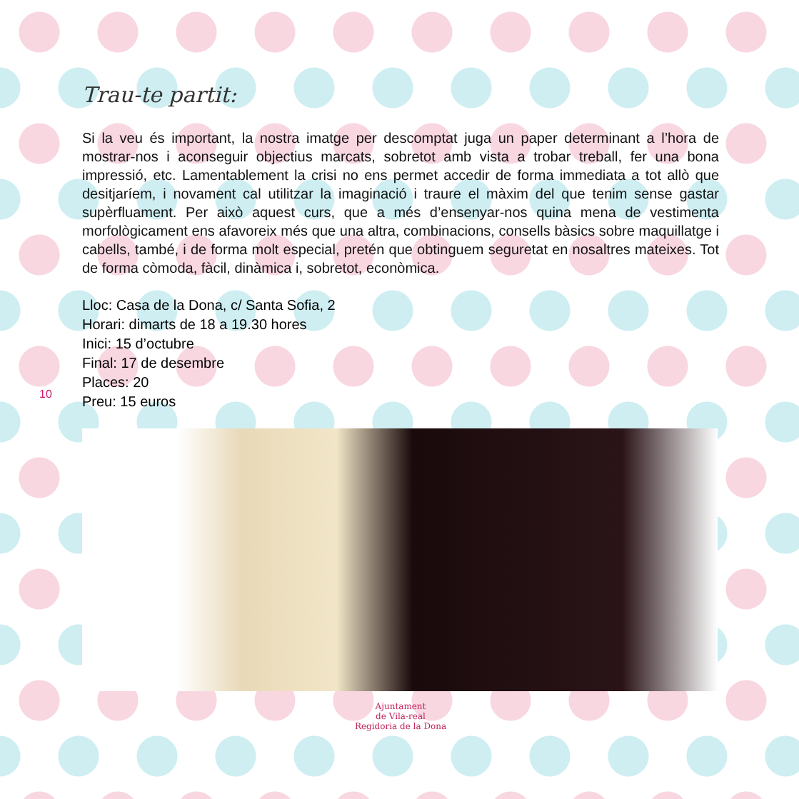10
Trau-te partit:
Si la veu és important, la nostra imatge per descomptat juga un paper determinant a l’hora de mostrar-nos i aconseguir objectius marcats, sobretot amb vista a trobar treball, fer una bona impressió, etc. Lamentablement la crisi no ens permet accedir de forma immediata a tot allò que desitjaríem, i novament cal utilitzar la imaginació i traure el màxim del que tenim sense gastar supèrfluament. Per això aquest curs, que a més d’ensenyar-nos quina mena de vestimenta morfològicament ens afavoreix més que una altra, combinacions, consells bàsics sobre maquillatge i cabells, també, i de forma molt especial, pretén que obtinguem seguretat en nosaltres mateixes. Tot de forma còmoda, fàcil, dinàmica i, sobretot, econòmica.
Lloc: Casa de la Dona, c/ Santa Sofia, 2
Horari: dimarts de 18 a 19.30 hores
Inici: 15 d’octubre
Final: 17 de desembre
Places: 20
Preu: 15 euros
Ajuntament
de Vila-real
Regidoria de la Dona